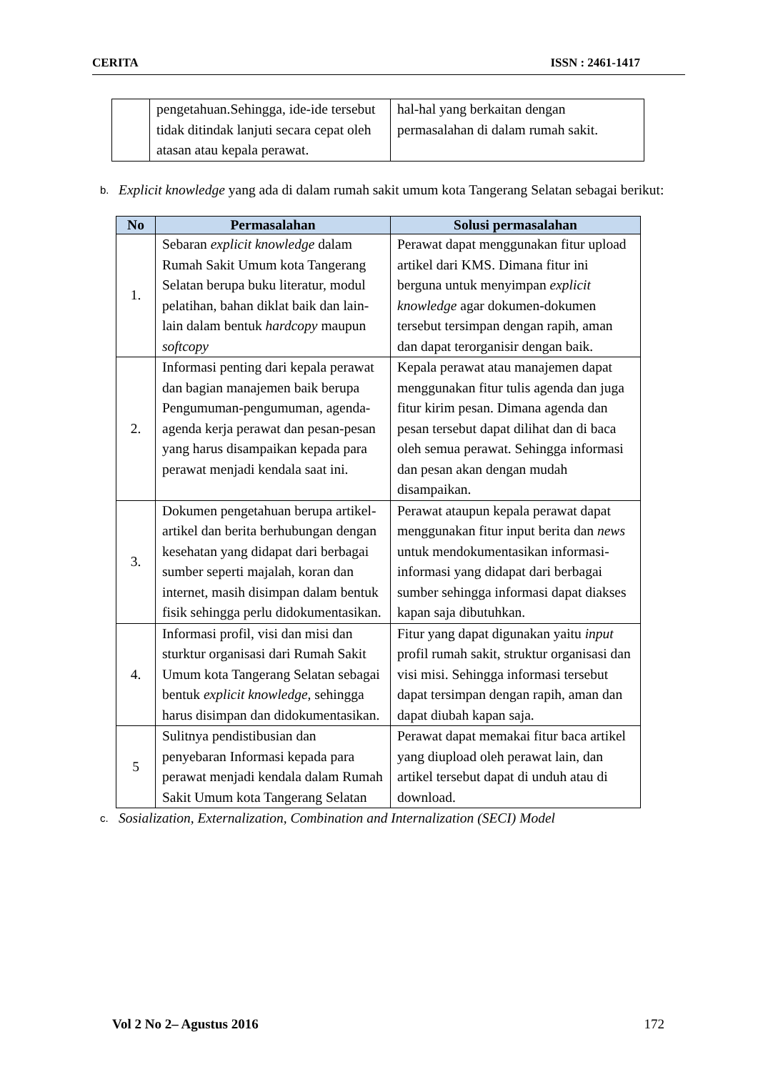CERITA ISSN : 2461-1417
| | pengetahuan.Sehingga, ide-ide tersebut tidak ditindak lanjuti secara cepat oleh atasan atau kepala perawat. | hal-hal yang berkaitan dengan permasalahan di dalam rumah sakit. |
b.
Explicit knowledge yang ada di dalam rumah sakit umum kota Tangerang Selatan sebagai berikut:
| No | Permasalahan | Solusi permasalahan |
| --- | --- | --- |
| 1. | Sebaran explicit knowledge dalam Rumah Sakit Umum kota Tangerang Selatan berupa buku literatur, modul pelatihan, bahan diklat baik dan lain-lain dalam bentuk hardcopy maupun softcopy | Perawat dapat menggunakan fitur upload artikel dari KMS. Dimana fitur ini berguna untuk menyimpan explicit knowledge agar dokumen-dokumen tersebut tersimpan dengan rapih, aman dan dapat terorganisir dengan baik. |
| 2. | Informasi penting dari kepala perawat dan bagian manajemen baik berupa Pengumuman-pengumuman, agenda-agenda kerja perawat dan pesan-pesan yang harus disampaikan kepada para perawat menjadi kendala saat ini. | Kepala perawat atau manajemen dapat menggunakan fitur tulis agenda dan juga fitur kirim pesan. Dimana agenda dan pesan tersebut dapat dilihat dan di baca oleh semua perawat. Sehingga informasi dan pesan akan dengan mudah disampaikan. |
| 3. | Dokumen pengetahuan berupa artikel-artikel dan berita berhubungan dengan kesehatan yang didapat dari berbagai sumber seperti majalah, koran dan internet, masih disimpan dalam bentuk fisik sehingga perlu didokumentasikan. | Perawat ataupun kepala perawat dapat menggunakan fitur input berita dan news untuk mendokumentasikan informasi-informasi yang didapat dari berbagai sumber sehingga informasi dapat diakses kapan saja dibutuhkan. |
| 4. | Informasi profil, visi dan misi dan sturktur organisasi dari Rumah Sakit Umum kota Tangerang Selatan sebagai bentuk explicit knowledge, sehingga harus disimpan dan didokumentasikan. | Fitur yang dapat digunakan yaitu input profil rumah sakit, struktur organisasi dan visi misi. Sehingga informasi tersebut dapat tersimpan dengan rapih, aman dan dapat diubah kapan saja. |
| 5 | Sulitnya pendistibusian dan penyebaran Informasi kepada para perawat menjadi kendala dalam Rumah Sakit Umum kota Tangerang Selatan | Perawat dapat memakai fitur baca artikel yang diupload oleh perawat lain, dan artikel tersebut dapat di unduh atau di download. |
c.
Sosialization, Externalization, Combination and Internalization (SECI) Model
Vol 2 No 2– Agustus 2016 172